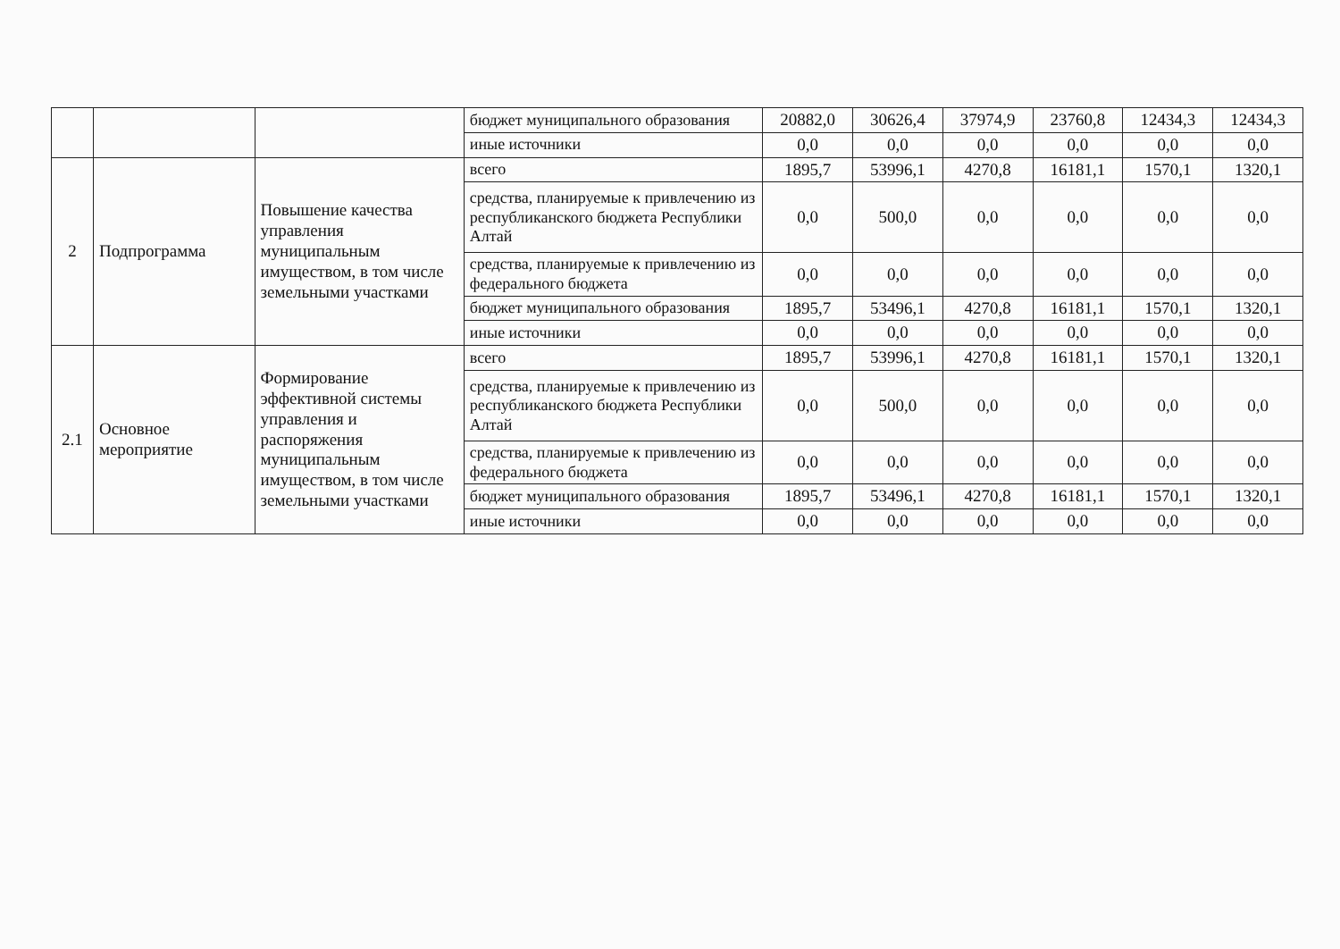| | | | бюджет муниципального образования | 20882,0 | 30626,4 | 37974,9 | 23760,8 | 12434,3 | 12434,3 |
| | | | иные источники | 0,0 | 0,0 | 0,0 | 0,0 | 0,0 | 0,0 |
| 2 | Подпрограмма | Повышение качества управления муниципальным имуществом, в том числе земельными участками | всего | 1895,7 | 53996,1 | 4270,8 | 16181,1 | 1570,1 | 1320,1 |
| | | | средства, планируемые к привлечению из республиканского бюджета Республики Алтай | 0,0 | 500,0 | 0,0 | 0,0 | 0,0 | 0,0 |
| | | | средства, планируемые к привлечению из федерального бюджета | 0,0 | 0,0 | 0,0 | 0,0 | 0,0 | 0,0 |
| | | | бюджет муниципального образования | 1895,7 | 53496,1 | 4270,8 | 16181,1 | 1570,1 | 1320,1 |
| | | | иные источники | 0,0 | 0,0 | 0,0 | 0,0 | 0,0 | 0,0 |
| 2.1 | Основное мероприятие | Формирование эффективной системы управления и распоряжения муниципальным имуществом, в том числе земельными участками | всего | 1895,7 | 53996,1 | 4270,8 | 16181,1 | 1570,1 | 1320,1 |
| | | | средства, планируемые к привлечению из республиканского бюджета Республики Алтай | 0,0 | 500,0 | 0,0 | 0,0 | 0,0 | 0,0 |
| | | | средства, планируемые к привлечению из федерального бюджета | 0,0 | 0,0 | 0,0 | 0,0 | 0,0 | 0,0 |
| | | | бюджет муниципального образования | 1895,7 | 53496,1 | 4270,8 | 16181,1 | 1570,1 | 1320,1 |
| | | | иные источники | 0,0 | 0,0 | 0,0 | 0,0 | 0,0 | 0,0 |